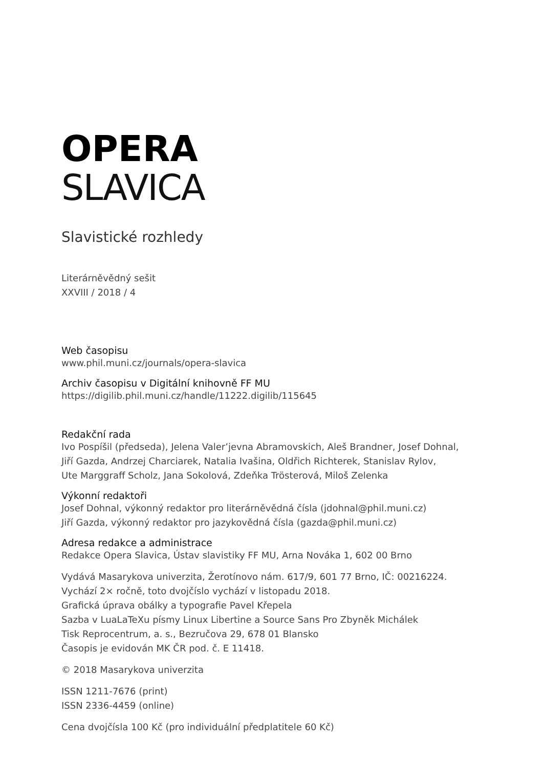OPERA
SLAVICA
Slavistické rozhledy
Literárněvědný sešit
XXVIII / 2018 / 4
Web časopisu
www.phil.muni.cz/journals/opera-slavica
Archiv časopisu v Digitální knihovně FF MU
https://digilib.phil.muni.cz/handle/11222.digilib/115645
Redakční rada
Ivo Pospíšil (předseda), Jelena Valer’jevna Abramovskich, Aleš Brandner, Josef Dohnal,
Jiří Gazda, Andrzej Charciarek, Natalia Ivašina, Oldřich Richterek, Stanislav Rylov,
Ute Marggraff Scholz, Jana Sokolová, Zdeňka Tröster­ová, Miloš Zelenka
Výkonní redaktoři
Josef Dohnal, výkonný redaktor pro literárněvědná čísla (jdohnal@phil.muni.cz)
Jiří Gazda, výkonný redaktor pro jazykovědná čísla (gazda@phil.muni.cz)
Adresa redakce a administrace
Redakce Opera Slavica, Ústav slavistiky FF MU, Arna Nováka 1, 602 00 Brno
Vydává Masarykova univerzita, Žerotínovo nám. 617/9, 601 77 Brno, IČ: 00216224.
Vychází 2× ročně, toto dvojčíslo vychází v listopadu 2018.
Grafická úprava obálky a typografie Pavel Křepela
Sazba v LuaLaTeXu písmy Linux Libertine a Source Sans Pro Zbyněk Michálek
Tisk Reprocentrum, a. s., Bezručova 29, 678 01 Blansko
Časopis je evidován MK ČR pod. č. E 11418.
© 2018 Masarykova univerzita
ISSN 1211-7676 (print)
ISSN 2336-4459 (online)
Cena dvojčísla 100 Kč (pro individuální předplatitele 60 Kč)